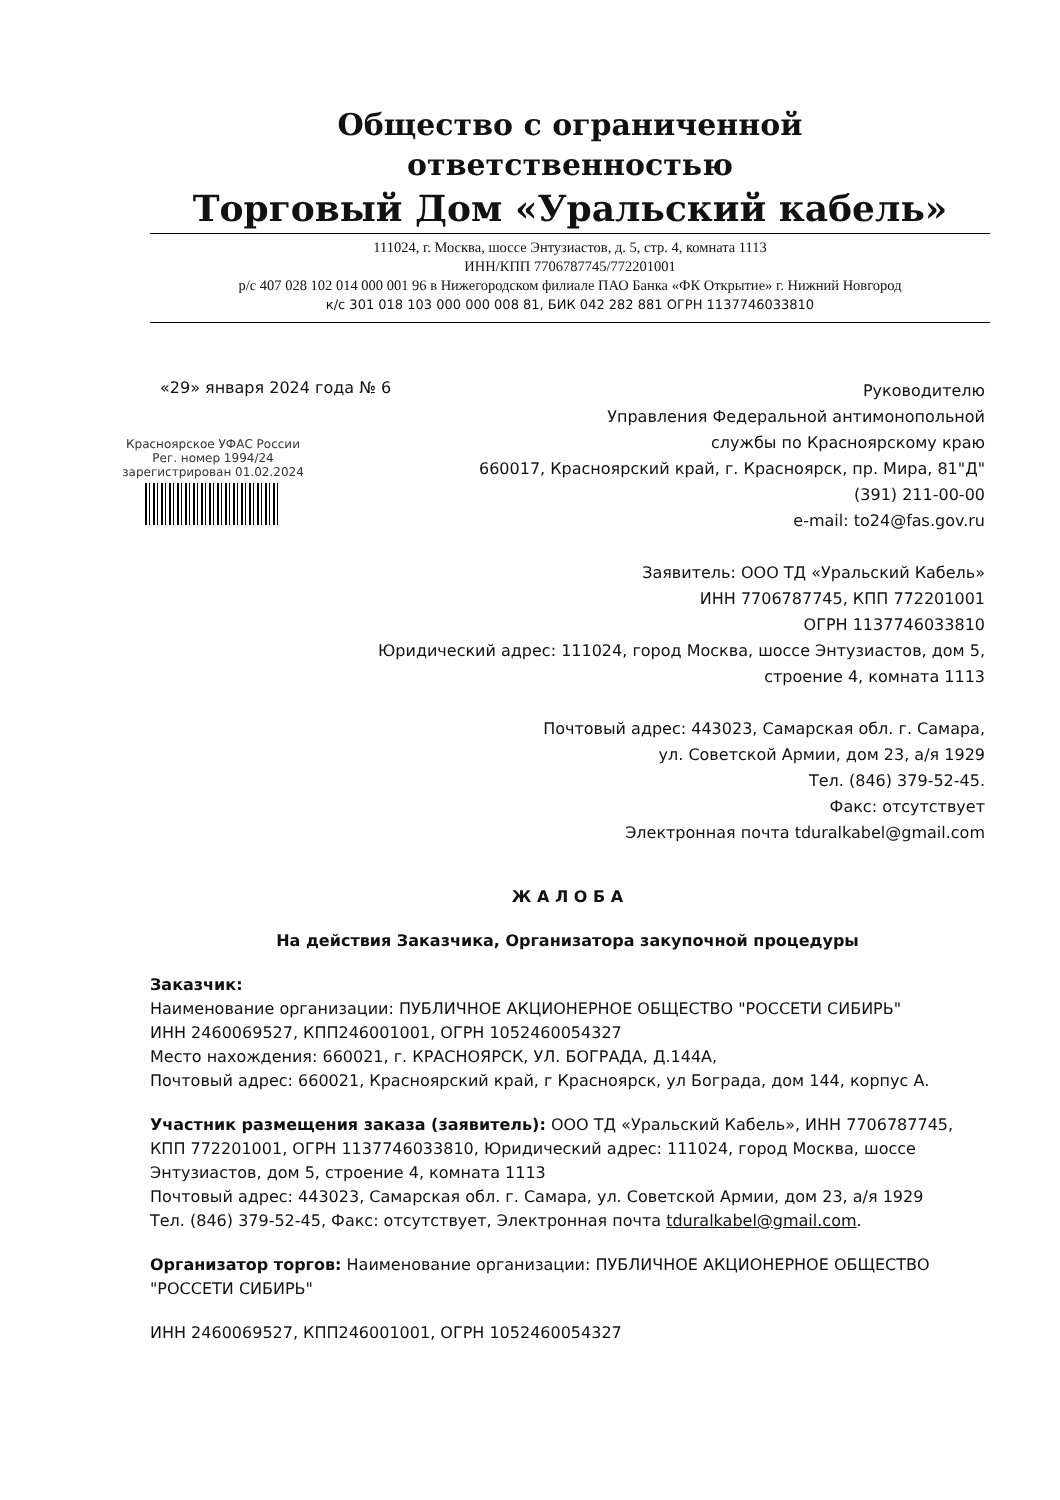Общество с ограниченной
ответственностью
Торговый Дом «Уральский кабель»
111024, г. Москва, шоссе Энтузиастов, д. 5, стр. 4, комната 1113
ИНН/КПП 7706787745/772201001
р/с 407 028 102 014 000 001 96 в Нижегородском филиале ПАО Банка «ФК Открытие» г. Нижний Новгород
к/с 301 018 103 000 000 008 81, БИК 042 282 881 ОГРН 1137746033810
«29» января 2024 года № 6
Красноярское УФАС России
Рег. номер 1994/24
зарегистрирован 01.02.2024
Руководителю
Управления Федеральной антимонопольной
службы по Красноярскому краю
660017, Красноярский край, г. Красноярск, пр. Мира, 81"Д"
(391) 211-00-00
e-mail: to24@fas.gov.ru
Заявитель: ООО ТД «Уральский Кабель»
ИНН 7706787745, КПП 772201001
ОГРН 1137746033810
Юридический адрес: 111024, город Москва, шоссе Энтузиастов, дом 5,
строение 4, комната 1113
Почтовый адрес: 443023, Самарская обл. г. Самара,
ул. Советской Армии, дом 23, а/я 1929
Тел. (846) 379-52-45.
Факс: отсутствует
Электронная почта tduralkabel@gmail.com
Ж А Л О Б А
На действия Заказчика, Организатора закупочной процедуры
Заказчик:
Наименование организации: ПУБЛИЧНОЕ АКЦИОНЕРНОЕ ОБЩЕСТВО "РОССЕТИ СИБИРЬ"
ИНН 2460069527, КПП246001001, ОГРН 1052460054327
Место нахождения: 660021, г. КРАСНОЯРСК, УЛ. БОГРАДА, Д.144А,
Почтовый адрес: 660021, Красноярский край, г Красноярск, ул Бограда, дом 144, корпус А.
Участник размещения заказа (заявитель): ООО ТД «Уральский Кабель», ИНН 7706787745, КПП 772201001, ОГРН 1137746033810, Юридический адрес: 111024, город Москва, шоссе Энтузиастов, дом 5, строение 4, комната 1113
Почтовый адрес: 443023, Самарская обл. г. Самара, ул. Советской Армии, дом 23, а/я 1929
Тел. (846) 379-52-45, Факс: отсутствует, Электронная почта tduralkabel@gmail.com.
Организатор торгов: Наименование организации: ПУБЛИЧНОЕ АКЦИОНЕРНОЕ ОБЩЕСТВО "РОССЕТИ СИБИРЬ"
ИНН 2460069527, КПП246001001, ОГРН 1052460054327